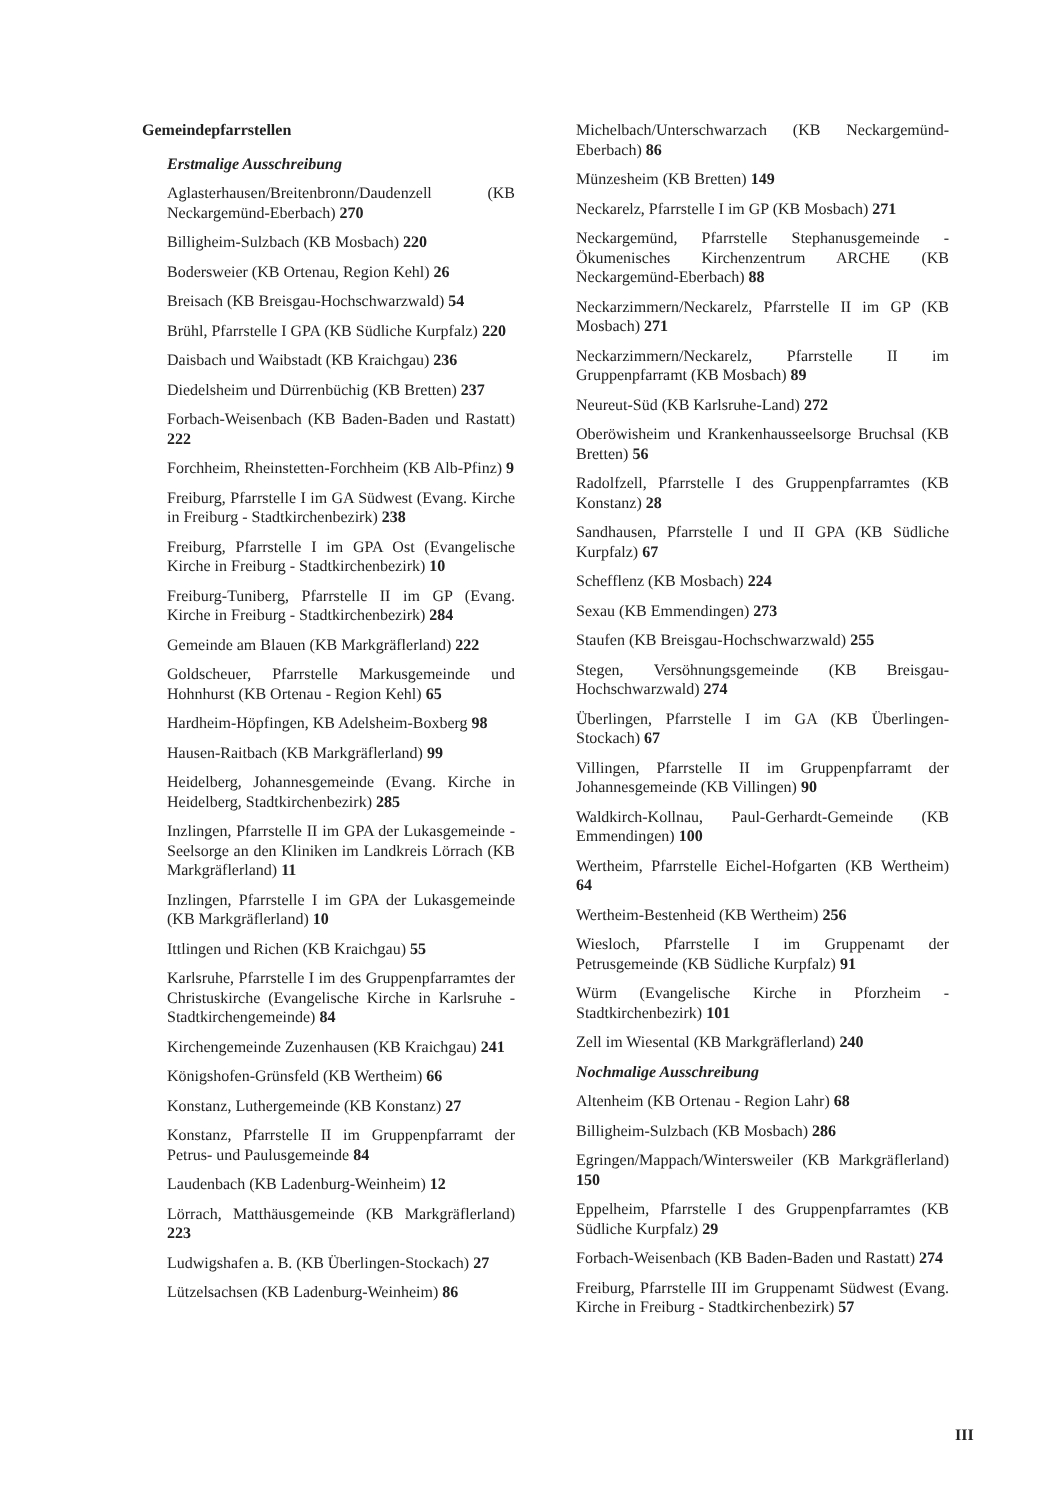Gemeindepfarrstellen
Erstmalige Ausschreibung
Aglasterhausen/Breitenbronn/Daudenzell (KB Neckargemünd-Eberbach) 270
Billigheim-Sulzbach (KB Mosbach) 220
Bodersweier (KB Ortenau, Region Kehl) 26
Breisach (KB Breisgau-Hochschwarzwald) 54
Brühl, Pfarrstelle I GPA (KB Südliche Kurpfalz) 220
Daisbach und Waibstadt (KB Kraichgau) 236
Diedelsheim und Dürrenbüchig (KB Bretten) 237
Forbach-Weisenbach (KB Baden-Baden und Rastatt) 222
Forchheim, Rheinstetten-Forchheim (KB Alb-Pfinz) 9
Freiburg, Pfarrstelle I im GA Südwest (Evang. Kirche in Freiburg - Stadtkirchenbezirk) 238
Freiburg, Pfarrstelle I im GPA Ost (Evangelische Kirche in Freiburg - Stadtkirchenbezirk) 10
Freiburg-Tuniberg, Pfarrstelle II im GP (Evang. Kirche in Freiburg - Stadtkirchenbezirk) 284
Gemeinde am Blauen (KB Markgräflerland) 222
Goldscheuer, Pfarrstelle Markusgemeinde und Hohnhurst (KB Ortenau - Region Kehl) 65
Hardheim-Höpfingen, KB Adelsheim-Boxberg 98
Hausen-Raitbach (KB Markgräflerland) 99
Heidelberg, Johannesgemeinde (Evang. Kirche in Heidelberg, Stadtkirchenbezirk) 285
Inzlingen, Pfarrstelle II im GPA der Lukasgemeinde - Seelsorge an den Kliniken im Landkreis Lörrach (KB Markgräflerland) 11
Inzlingen, Pfarrstelle I im GPA der Lukasgemeinde (KB Markgräflerland) 10
Ittlingen und Richen (KB Kraichgau) 55
Karlsruhe, Pfarrstelle I im des Gruppenpfarramtes der Christuskirche (Evangelische Kirche in Karlsruhe - Stadtkirchengemeinde) 84
Kirchengemeinde Zuzenhausen (KB Kraichgau) 241
Königshofen-Grünsfeld (KB Wertheim) 66
Konstanz, Luthergemeinde (KB Konstanz) 27
Konstanz, Pfarrstelle II im Gruppenpfarramt der Petrus- und Paulusgemeinde 84
Laudenbach (KB Ladenburg-Weinheim) 12
Lörrach, Matthäusgemeinde (KB Markgräflerland) 223
Ludwigshafen a. B. (KB Überlingen-Stockach) 27
Lützelsachsen (KB Ladenburg-Weinheim) 86
Michelbach/Unterschwarzach (KB Neckargemünd-Eberbach) 86
Münzesheim (KB Bretten) 149
Neckarelz, Pfarrstelle I im GP (KB Mosbach) 271
Neckargemünd, Pfarrstelle Stephanusgemeinde - Ökumenisches Kirchenzentrum ARCHE (KB Neckargemünd-Eberbach) 88
Neckarzimmern/Neckarelz, Pfarrstelle II im GP (KB Mosbach) 271
Neckarzimmern/Neckarelz, Pfarrstelle II im Gruppenpfarramt (KB Mosbach) 89
Neureut-Süd (KB Karlsruhe-Land) 272
Oberöwisheim und Krankenhausseelsorge Bruchsal (KB Bretten) 56
Radolfzell, Pfarrstelle I des Gruppenpfarramtes (KB Konstanz) 28
Sandhausen, Pfarrstelle I und II GPA (KB Südliche Kurpfalz) 67
Schefflenz (KB Mosbach) 224
Sexau (KB Emmendingen) 273
Staufen (KB Breisgau-Hochschwarzwald) 255
Stegen, Versöhnungsgemeinde (KB Breisgau-Hochschwarzwald) 274
Überlingen, Pfarrstelle I im GA (KB Überlingen-Stockach) 67
Villingen, Pfarrstelle II im Gruppenpfarramt der Johannesgemeinde (KB Villingen) 90
Waldkirch-Kollnau, Paul-Gerhardt-Gemeinde (KB Emmendingen) 100
Wertheim, Pfarrstelle Eichel-Hofgarten (KB Wertheim) 64
Wertheim-Bestenheid (KB Wertheim) 256
Wiesloch, Pfarrstelle I im Gruppenamt der Petrusgemeinde (KB Südliche Kurpfalz) 91
Würm (Evangelische Kirche in Pforzheim - Stadtkirchenbezirk) 101
Zell im Wiesental (KB Markgräflerland) 240
Nochmalige Ausschreibung
Altenheim (KB Ortenau - Region Lahr) 68
Billigheim-Sulzbach (KB Mosbach) 286
Egringen/Mappach/Wintersweiler (KB Markgräflerland) 150
Eppelheim, Pfarrstelle I des Gruppenpfarramtes (KB Südliche Kurpfalz) 29
Forbach-Weisenbach (KB Baden-Baden und Rastatt) 274
Freiburg, Pfarrstelle III im Gruppenamt Südwest (Evang. Kirche in Freiburg - Stadtkirchenbezirk) 57
III